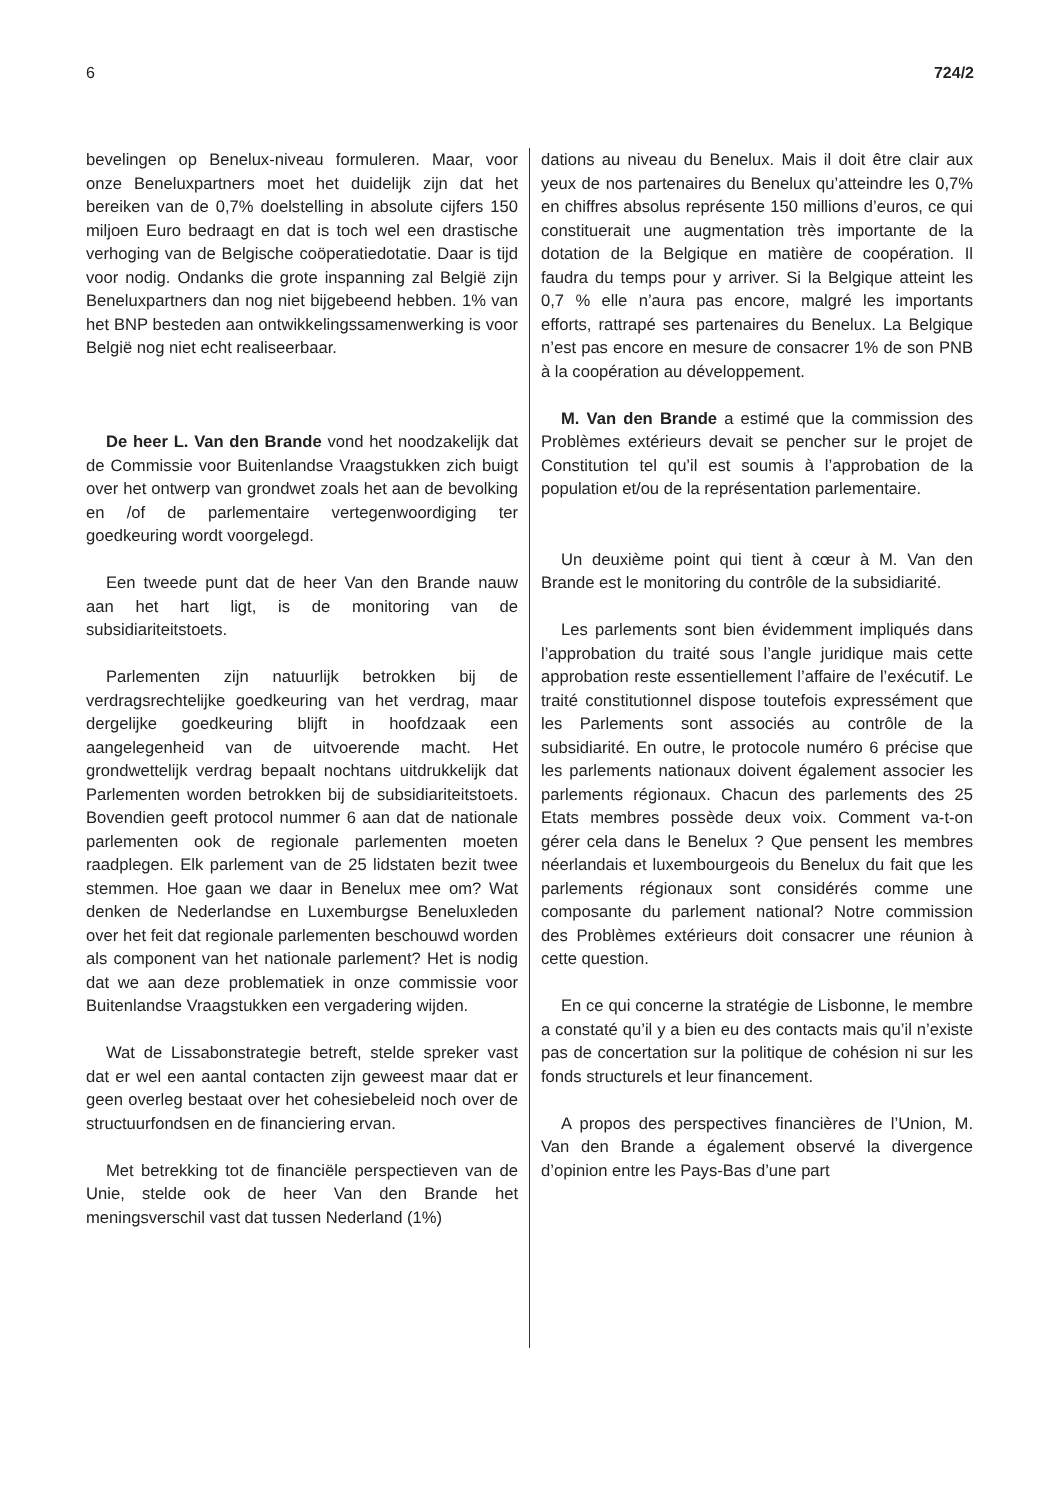6 724/2
bevelingen op Benelux-niveau formuleren. Maar, voor onze Beneluxpartners moet het duidelijk zijn dat het bereiken van de 0,7% doelstelling in absolute cijfers 150 miljoen Euro bedraagt en dat is toch wel een drastische verhoging van de Belgische coöperatiedotatie. Daar is tijd voor nodig. Ondanks die grote inspanning zal België zijn Beneluxpartners dan nog niet bijgebeend hebben. 1% van het BNP besteden aan ontwikkelingssamenwerking is voor België nog niet echt realiseerbaar.
De heer L. Van den Brande vond het noodzakelijk dat de Commissie voor Buitenlandse Vraagstukken zich buigt over het ontwerp van grondwet zoals het aan de bevolking en /of de parlementaire vertegenwoordiging ter goedkeuring wordt voorgelegd.
Een tweede punt dat de heer Van den Brande nauw aan het hart ligt, is de monitoring van de subsidiariteitstoets.
Parlementen zijn natuurlijk betrokken bij de verdragsrechtelijke goedkeuring van het verdrag, maar dergelijke goedkeuring blijft in hoofdzaak een aangelegenheid van de uitvoerende macht. Het grondwettelijk verdrag bepaalt nochtans uitdrukkelijk dat Parlementen worden betrokken bij de subsidiariteitstoets. Bovendien geeft protocol nummer 6 aan dat de nationale parlementen ook de regionale parlementen moeten raadplegen. Elk parlement van de 25 lidstaten bezit twee stemmen. Hoe gaan we daar in Benelux mee om? Wat denken de Nederlandse en Luxemburgse Beneluxleden over het feit dat regionale parlementen beschouwd worden als component van het nationale parlement? Het is nodig dat we aan deze problematiek in onze commissie voor Buitenlandse Vraagstukken een vergadering wijden.
Wat de Lissabonstrategie betreft, stelde spreker vast dat er wel een aantal contacten zijn geweest maar dat er geen overleg bestaat over het cohesiebeleid noch over de structuurfondsen en de financiering ervan.
Met betrekking tot de financiële perspectieven van de Unie, stelde ook de heer Van den Brande het meningsverschil vast dat tussen Nederland (1%)
dations au niveau du Benelux. Mais il doit être clair aux yeux de nos partenaires du Benelux qu’atteindre les 0,7% en chiffres absolus représente 150 millions d’euros, ce qui constituerait une augmentation très importante de la dotation de la Belgique en matière de coopération. Il faudra du temps pour y arriver. Si la Belgique atteint les 0,7 % elle n’aura pas encore, malgré les importants efforts, rattrapé ses partenaires du Benelux. La Belgique n’est pas encore en mesure de consacrer 1% de son PNB à la coopération au développement.
M. Van den Brande a estimé que la commission des Problèmes extérieurs devait se pencher sur le projet de Constitution tel qu’il est soumis à l’approbation de la population et/ou de la représentation parlementaire.
Un deuxième point qui tient à cœur à M. Van den Brande est le monitoring du contrôle de la subsidiarité.
Les parlements sont bien évidemment impliqués dans l’approbation du traité sous l’angle juridique mais cette approbation reste essentiellement l’affaire de l’exécutif. Le traité constitutionnel dispose toutefois expressément que les Parlements sont associés au contrôle de la subsidiarité. En outre, le protocole numéro 6 précise que les parlements nationaux doivent également associer les parlements régionaux. Chacun des parlements des 25 Etats membres possède deux voix. Comment va-t-on gérer cela dans le Benelux ? Que pensent les membres néerlandais et luxembourgeois du Benelux du fait que les parlements régionaux sont considérés comme une composante du parlement national? Notre commission des Problèmes extérieurs doit consacrer une réunion à cette question.
En ce qui concerne la stratégie de Lisbonne, le membre a constaté qu’il y a bien eu des contacts mais qu’il n’existe pas de concertation sur la politique de cohésion ni sur les fonds structurels et leur financement.
A propos des perspectives financières de l’Union, M. Van den Brande a également observé la divergence d’opinion entre les Pays-Bas d’une part